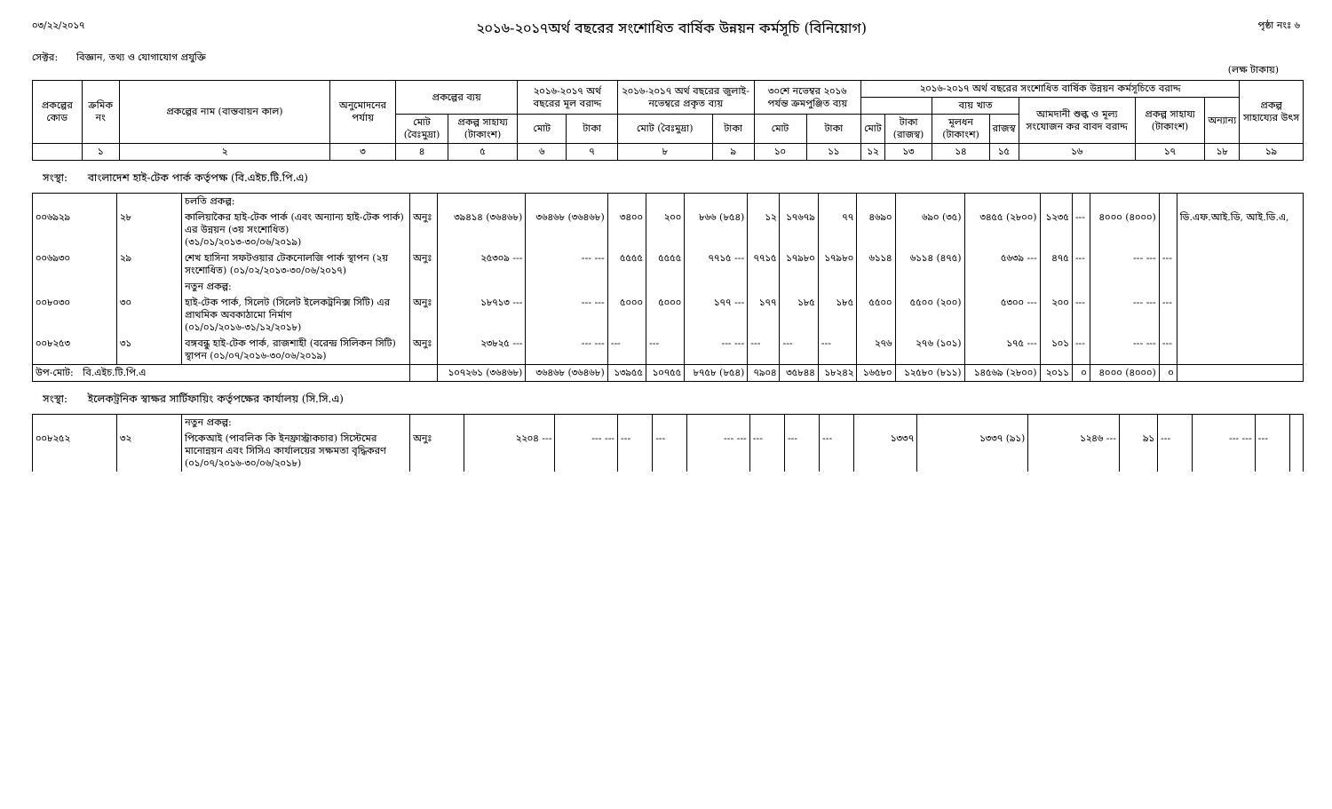০৩/২২/২০১৭
২০১৬-২০১৭অর্থ বছরের সংশোধিত বার্ষিক উন্নয়ন কর্মসূচি (বিনিয়োগ)
পৃষ্ঠা নংঃ ৬
সেক্টর: বিজ্ঞান, তথ্য ও যোগাযোগ প্রযুক্তি
(লক্ষ টাকায়)
| প্রকল্পের কোড | ক্রমিক নং | প্রকল্পের নাম (বাস্তবায়ন কাল) | অনুমোদনের পর্যায় | প্রকল্পের ব্যয় | | ২০১৬-২০১৭ অর্থ বছরের মূল বরাদ্দ | | ২০১৬-২০১৭ অর্থ বছরের জুলাই-নভেম্বরে প্রকৃত ব্যয় | | ৩০শে নভেম্বর ২০১৬ পর্যন্ত ক্রমপুঞ্জিত ব্যয় | | ২০১৬-২০১৭ অর্থ বছরের সংশোধিত বার্ষিক উন্নয়ন কর্মসূচিতে বরাদ্দ | | | | | | | প্রকল্প সাহায্যের উৎস |
| --- | --- | --- | --- | --- | --- | --- | --- | --- | --- | --- | --- | --- | --- | --- | --- | --- | --- | --- | --- |
| | | | | | | | | | | | | | | ব্যয় খাত | | আমদানী শুল্ক ও মূল্য সংযোজন কর বাবদ বরাদ্দ | প্রকল্প সাহায্য (টাকাংশ) | অন্যান্য | |
| | | | | মোট (বৈঃমুদ্রা) | প্রকল্প সাহায্য (টাকাংশ) | মোট | টাকা | মোট (বৈঃমুদ্রা) | টাকা | মোট | টাকা | মোট | টাকা (রাজস্ব) | মূলধন (টাকাংশ) | রাজস্ব | | | | |
| | ১ | ২ | ৩ | ৪ | ৫ | ৬ | ৭ | ৮ | ৯ | ১০ | ১১ | ১২ | ১৩ | ১৪ | ১৫ | ১৬ | ১৭ | ১৮ | ১৯ |
সংস্থা: বাংলাদেশ হাই-টেক পার্ক কর্তৃপক্ষ (বি.এইচ.টি.পি.এ)
| | | চলতি প্রকল্প: | | | | | | | | | | | | | | | | | |
| ০০৬৯২৯ | ২৮ | কালিয়াকৈর হাই-টেক পার্ক (এবং অন্যান্য হাই-টেক পার্ক) এর উন্নয়ন (৩য় সংশোধিত) (৩১/০১/২০১৩-৩০/০৬/২০১৯) | অনুঃ | ৩৯৪১৪ (৩৬৪৬৮) | ৩৬৪৬৮ (৩৬৪৬৮) | ৩৪০০ | ২০০ | ৮৬৬ (৮৫৪) | ১২ | ১৭৬৭৯ | ৭৭ | ৪৬৯০ | ৬৯০ (৩৫) | ৩৪৫৫ (২৮০০) | ১২৩৫ | --- | ৪০০০ (৪০০০) | | ডি.এফ.আই.ডি, আই.ডি.এ, |
| ০০৬৯৩০ | ২৯ | শেখ হাসিনা সফটওয়ার টেকনোলজি পার্ক স্থাপন (২য় সংশোধিত) (০১/০২/২০১৩-৩০/০৬/২০১৭) | অনুঃ | ২৫৩০৯ --- | --- --- | ৫৫৫৫ | ৫৫৫৫ | ৭৭১৫ --- | ৭৭১৫ | ১৭৯৮০ | ১৭৯৮০ | ৬১১৪ | ৬১১৪ (৪৭৫) | ৫৬৩৯ --- | ৪৭৫ | --- | --- --- | --- | |
| | | নতুন প্রকল্প: | | | | | | | | | | | | | | | | | |
| ০০৮০৩০ | ৩০ | হাই-টেক পার্ক, সিলেট (সিলেট ইলেকট্রনিক্স সিটি) এর প্রাথমিক অবকাঠামো নির্মাণ (০১/০১/২০১৬-৩১/১২/২০১৮) | অনুঃ | ১৮৭১৩ --- | --- --- | ৫০০০ | ৫০০০ | ১৭৭ --- | ১৭৭ | ১৮৫ | ১৮৫ | ৫৫০০ | ৫৫০০ (২০০) | ৫৩০০ --- | ২০০ | --- | --- --- | --- | |
| ০০৮২৫৩ | ৩১ | বঙ্গবন্ধু হাই-টেক পার্ক, রাজশাহী (বরেন্দ্র সিলিকন সিটি) স্থাপন (০১/০৭/২০১৬-৩০/০৬/২০১৯) | অনুঃ | ২৩৮২৫ --- | --- --- | --- | --- | --- --- | --- | --- | --- | ২৭৬ | ২৭৬ (১০১) | ১৭৫ --- | ১০১ | --- | --- --- | --- | |
| উপ-মোট: বি.এইচ.টি.পি.এ | | | | ১০৭২৬১ (৩৬৪৬৮) | ৩৬৪৬৮ (৩৬৪৬৮) | ১৩৯৫৫ | ১০৭৫৫ | ৮৭৫৮ (৮৫৪) | ৭৯০৪ | ৩৫৮৪৪ | ১৮২৪২ | ১৬৫৮০ | ১২৫৮০ (৮১১) | ১৪৫৬৯ (২৮০০) | ২০১১ | ০ | ৪০০০ (৪০০০) | ০ | |
সংস্থা: ইলেকট্রনিক স্বাক্ষর সার্টিফায়িং কর্তৃপক্ষের কার্যালয় (সি.সি.এ)
| | | নতুন প্রকল্প: | | | | | | | | | | | | | | | | | |
| ০০৮২৫২ | ৩২ | পিকেআই (পাবলিক কি ইনফ্রাস্ট্রাকচার) সিস্টেমের মানোন্নয়ন এবং সিসিএ কার্যালয়ের সক্ষমতা বৃদ্ধিকরণ (০১/০৭/২০১৬-৩০/০৬/২০১৮) | অনুঃ | ২২০৪ --- | --- --- | --- | --- | --- --- | --- | --- | --- | ১৩৩৭ | ১৩৩৭ (৯১) | ১২৪৬ --- | ৯১ | --- | --- --- | --- | |